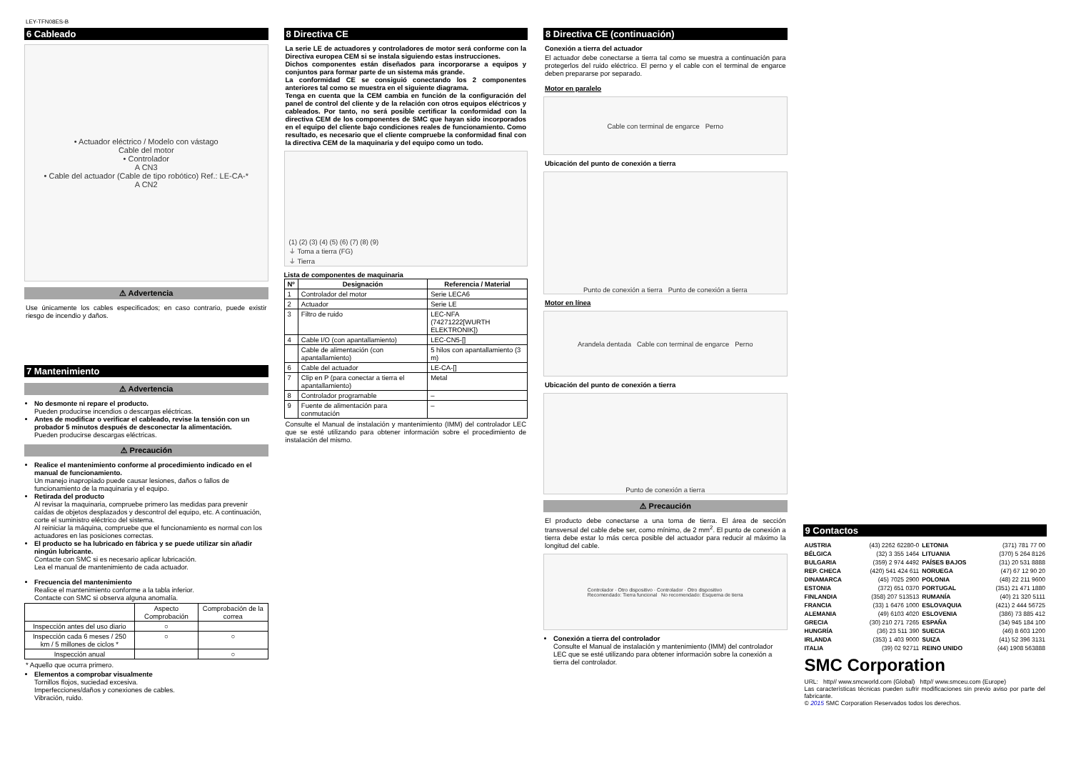LEY-TFN08ES-B
6 Cableado
• Actuador eléctrico / Modelo con vástago
Cable del motor
• Controlador
A CN3
• Cable del actuador (Cable de tipo robótico) Ref.: LE-CA-*
A CN2
⚠ Advertencia
Use únicamente los cables especificados; en caso contrario, puede existir riesgo de incendio y daños.
7 Mantenimiento
⚠ Advertencia
No desmonte ni repare el producto.
Pueden producirse incendios o descargas eléctricas.
Antes de modificar o verificar el cableado, revise la tensión con un probador 5 minutos después de desconectar la alimentación.
Pueden producirse descargas eléctricas.
⚠ Precaución
Realice el mantenimiento conforme al procedimiento indicado en el manual de funcionamiento.
Un manejo inapropiado puede causar lesiones, daños o fallos de funcionamiento de la maquinaria y el equipo.
Retirada del producto
Al revisar la maquinaria, compruebe primero las medidas para prevenir caídas de objetos desplazados y descontrol del equipo, etc. A continuación, corte el suministro eléctrico del sistema.
Al reiniciar la máquina, compruebe que el funcionamiento es normal con los actuadores en las posiciones correctas.
El producto se ha lubricado en fábrica y se puede utilizar sin añadir ningún lubricante.
Contacte con SMC si es necesario aplicar lubricación.
Lea el manual de mantenimiento de cada actuador.
Frecuencia del mantenimiento
Realice el mantenimiento conforme a la tabla inferior.
Contacte con SMC si observa alguna anomalía.
| | Aspecto Comprobación | Comprobación de la correa |
| --- | --- | --- |
| Inspección antes del uso diario | ○ | |
| Inspección cada 6 meses / 250 km / 5 millones de ciclos * | ○ | ○ |
| Inspección anual | | ○ |
* Aquello que ocurra primero.
Elementos a comprobar visualmente
Tornillos flojos, suciedad excesiva.
Imperfecciones/daños y conexiones de cables.
Vibración, ruido.
8 Directiva CE
La serie LE de actuadores y controladores de motor será conforme con la Directiva europea CEM si se instala siguiendo estas instrucciones.
Dichos componentes están diseñados para incorporarse a equipos y conjuntos para formar parte de un sistema más grande.
La conformidad CE se consiguió conectando los 2 componentes anteriores tal como se muestra en el siguiente diagrama.
Tenga en cuenta que la CEM cambia en función de la configuración del panel de control del cliente y de la relación con otros equipos eléctricos y cableados. Por tanto, no será posible certificar la conformidad con la directiva CEM de los componentes de SMC que hayan sido incorporados en el equipo del cliente bajo condiciones reales de funcionamiento. Como resultado, es necesario que el cliente compruebe la conformidad final con la directiva CEM de la maquinaria y del equipo como un todo.
(1) (2) (3) (4) (5) (6) (7) (8) (9)
⏚ Toma a tierra (FG)
⏚ Tierra
Lista de componentes de maquinaria
| Nº | Designación | Referencia / Material |
| --- | --- | --- |
| 1 | Controlador del motor | Serie LECA6 |
| 2 | Actuador | Serie LE |
| 3 | Filtro de ruido | LEC-NFA (74271222[WURTH ELEKTRONIK]) |
| 4 | Cable I/O (con apantallamiento) | LEC-CN5-[] |
| | Cable de alimentación (con apantallamiento) | 5 hilos con apantallamiento (3 m) |
| 6 | Cable del actuador | LE-CA-[] |
| 7 | Clip en P (para conectar a tierra el apantallamiento) | Metal |
| 8 | Controlador programable | – |
| 9 | Fuente de alimentación para conmutación | – |
Consulte el Manual de instalación y mantenimiento (IMM) del controlador LEC que se esté utilizando para obtener información sobre el procedimiento de instalación del mismo.
8 Directiva CE (continuación)
Conexión a tierra del actuador
El actuador debe conectarse a tierra tal como se muestra a continuación para protegerlos del ruido eléctrico. El perno y el cable con el terminal de engarce deben prepararse por separado.
Motor en paralelo
Cable con terminal de engarce Perno
Ubicación del punto de conexión a tierra
Punto de conexión a tierra Punto de conexión a tierra
Motor en línea
Arandela dentada Cable con terminal de engarce Perno
Ubicación del punto de conexión a tierra
Punto de conexión a tierra
⚠ Precaución
El producto debe conectarse a una toma de tierra. El área de sección transversal del cable debe ser, como mínimo, de 2 mm<sup>2</sup>. El punto de conexión a tierra debe estar lo más cerca posible del actuador para reducir al máximo la longitud del cable.
Controlador · Otro dispositivo · Controlador · Otro dispositivo
Recomendado: Tierra funcional No recomendado: Esquema de tierra
Conexión a tierra del controlador
Consulte el Manual de instalación y mantenimiento (IMM) del controlador LEC que se esté utilizando para obtener información sobre la conexión a tierra del controlador.
9 Contactos
| AUSTRIA | (43) 2262 62280-0 | LETONIA | (371) 781 77 00 |
| BÉLGICA | (32) 3 355 1464 | LITUANIA | (370) 5 264 8126 |
| BULGARIA | (359) 2 974 4492 | PAÍSES BAJOS | (31) 20 531 8888 |
| REP. CHECA | (420) 541 424 611 | NORUEGA | (47) 67 12 90 20 |
| DINAMARCA | (45) 7025 2900 | POLONIA | (48) 22 211 9600 |
| ESTONIA | (372) 651 0370 | PORTUGAL | (351) 21 471 1880 |
| FINLANDIA | (358) 207 513513 | RUMANÍA | (40) 21 320 5111 |
| FRANCIA | (33) 1 6476 1000 | ESLOVAQUIA | (421) 2 444 56725 |
| ALEMANIA | (49) 6103 4020 | ESLOVENIA | (386) 73 885 412 |
| GRECIA | (30) 210 271 7265 | ESPAÑA | (34) 945 184 100 |
| HUNGRÍA | (36) 23 511 390 | SUECIA | (46) 8 603 1200 |
| IRLANDA | (353) 1 403 9000 | SUIZA | (41) 52 396 3131 |
| ITALIA | (39) 02 92711 | REINO UNIDO | (44) 1908 563888 |
SMC Corporation
URL: http// www.smcworld.com (Global) http// www.smceu.com (Europe)
Las características técnicas pueden sufrir modificaciones sin previo aviso por parte del fabricante.
© 2015 SMC Corporation Reservados todos los derechos.